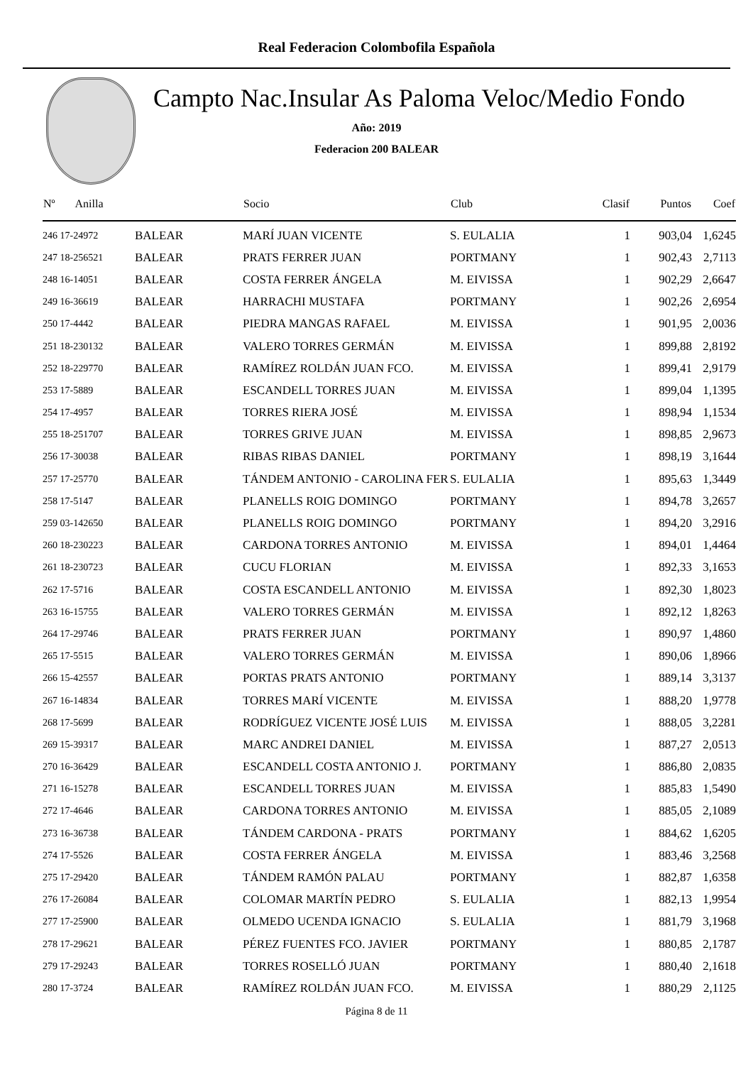Real Federacion Colombofila Española
Campto Nac.Insular As Paloma Veloc/Medio Fondo
Año: 2019
Federacion 200 BALEAR
| Nº Anilla | | Socio | Club | Clasif | Puntos | Coef |
| --- | --- | --- | --- | --- | --- | --- |
| 246 17-24972 | BALEAR | MARÍ JUAN VICENTE | S. EULALIA | 1 | 903,04 | 1,6245 |
| 247 18-256521 | BALEAR | PRATS FERRER JUAN | PORTMANY | 1 | 902,43 | 2,7113 |
| 248 16-14051 | BALEAR | COSTA FERRER ÁNGELA | M. EIVISSA | 1 | 902,29 | 2,6647 |
| 249 16-36619 | BALEAR | HARRACHI MUSTAFA | PORTMANY | 1 | 902,26 | 2,6954 |
| 250 17-4442 | BALEAR | PIEDRA MANGAS RAFAEL | M. EIVISSA | 1 | 901,95 | 2,0036 |
| 251 18-230132 | BALEAR | VALERO TORRES GERMÁN | M. EIVISSA | 1 | 899,88 | 2,8192 |
| 252 18-229770 | BALEAR | RAMÍREZ ROLDÁN JUAN FCO. | M. EIVISSA | 1 | 899,41 | 2,9179 |
| 253 17-5889 | BALEAR | ESCANDELL TORRES JUAN | M. EIVISSA | 1 | 899,04 | 1,1395 |
| 254 17-4957 | BALEAR | TORRES RIERA JOSÉ | M. EIVISSA | 1 | 898,94 | 1,1534 |
| 255 18-251707 | BALEAR | TORRES GRIVE JUAN | M. EIVISSA | 1 | 898,85 | 2,9673 |
| 256 17-30038 | BALEAR | RIBAS RIBAS DANIEL | PORTMANY | 1 | 898,19 | 3,1644 |
| 257 17-25770 | BALEAR | TÁNDEM ANTONIO - CAROLINA FER | S. EULALIA | 1 | 895,63 | 1,3449 |
| 258 17-5147 | BALEAR | PLANELLS ROIG DOMINGO | PORTMANY | 1 | 894,78 | 3,2657 |
| 259 03-142650 | BALEAR | PLANELLS ROIG DOMINGO | PORTMANY | 1 | 894,20 | 3,2916 |
| 260 18-230223 | BALEAR | CARDONA TORRES ANTONIO | M. EIVISSA | 1 | 894,01 | 1,4464 |
| 261 18-230723 | BALEAR | CUCU FLORIAN | M. EIVISSA | 1 | 892,33 | 3,1653 |
| 262 17-5716 | BALEAR | COSTA ESCANDELL ANTONIO | M. EIVISSA | 1 | 892,30 | 1,8023 |
| 263 16-15755 | BALEAR | VALERO TORRES GERMÁN | M. EIVISSA | 1 | 892,12 | 1,8263 |
| 264 17-29746 | BALEAR | PRATS FERRER JUAN | PORTMANY | 1 | 890,97 | 1,4860 |
| 265 17-5515 | BALEAR | VALERO TORRES GERMÁN | M. EIVISSA | 1 | 890,06 | 1,8966 |
| 266 15-42557 | BALEAR | PORTAS PRATS ANTONIO | PORTMANY | 1 | 889,14 | 3,3137 |
| 267 16-14834 | BALEAR | TORRES MARÍ VICENTE | M. EIVISSA | 1 | 888,20 | 1,9778 |
| 268 17-5699 | BALEAR | RODRÍGUEZ VICENTE JOSÉ LUIS | M. EIVISSA | 1 | 888,05 | 3,2281 |
| 269 15-39317 | BALEAR | MARC ANDREI DANIEL | M. EIVISSA | 1 | 887,27 | 2,0513 |
| 270 16-36429 | BALEAR | ESCANDELL COSTA ANTONIO J. | PORTMANY | 1 | 886,80 | 2,0835 |
| 271 16-15278 | BALEAR | ESCANDELL TORRES JUAN | M. EIVISSA | 1 | 885,83 | 1,5490 |
| 272 17-4646 | BALEAR | CARDONA TORRES ANTONIO | M. EIVISSA | 1 | 885,05 | 2,1089 |
| 273 16-36738 | BALEAR | TÁNDEM CARDONA - PRATS | PORTMANY | 1 | 884,62 | 1,6205 |
| 274 17-5526 | BALEAR | COSTA FERRER ÁNGELA | M. EIVISSA | 1 | 883,46 | 3,2568 |
| 275 17-29420 | BALEAR | TÁNDEM RAMÓN PALAU | PORTMANY | 1 | 882,87 | 1,6358 |
| 276 17-26084 | BALEAR | COLOMAR MARTÍN PEDRO | S. EULALIA | 1 | 882,13 | 1,9954 |
| 277 17-25900 | BALEAR | OLMEDO UCENDA IGNACIO | S. EULALIA | 1 | 881,79 | 3,1968 |
| 278 17-29621 | BALEAR | PÉREZ FUENTES FCO. JAVIER | PORTMANY | 1 | 880,85 | 2,1787 |
| 279 17-29243 | BALEAR | TORRES ROSELLÓ JUAN | PORTMANY | 1 | 880,40 | 2,1618 |
| 280 17-3724 | BALEAR | RAMÍREZ ROLDÁN JUAN FCO. | M. EIVISSA | 1 | 880,29 | 2,1125 |
Página 8 de 11